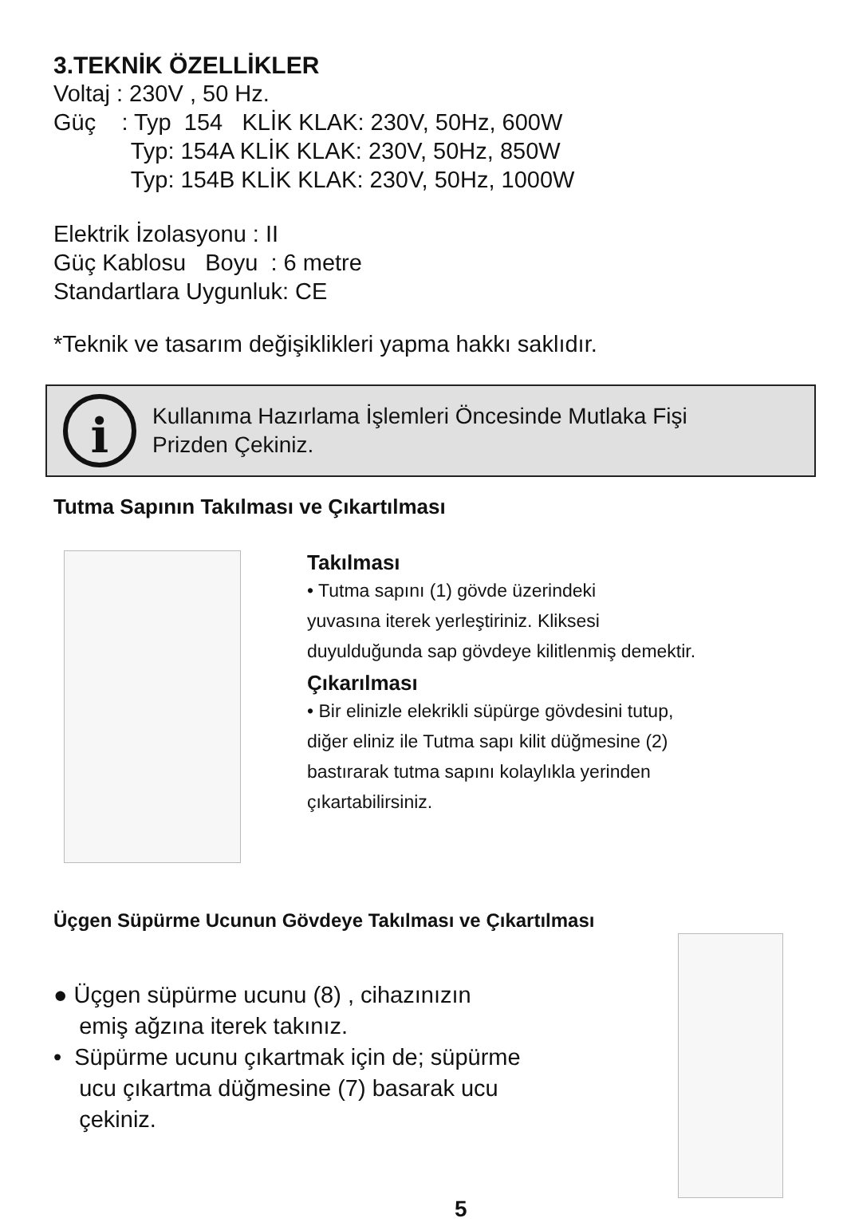3.TEKNİK ÖZELLİKLER
Voltaj : 230V , 50 Hz.
Güç : Typ 154 KLİK KLAK: 230V, 50Hz, 600W
Typ: 154A KLİK KLAK: 230V, 50Hz, 850W
Typ: 154B KLİK KLAK: 230V, 50Hz, 1000W
Elektrik İzolasyonu : II
Güç Kablosu Boyu : 6 metre
Standartlara Uygunluk: CE
*Teknik ve tasarım değişiklikleri yapma hakkı saklıdır.
i
Kullanıma Hazırlama İşlemleri Öncesinde Mutlaka Fişi
Prizden Çekiniz.
Tutma Sapının Takılması ve Çıkartılması
Takılması
• Tutma sapını (1) gövde üzerindeki
yuvasına iterek yerleştiriniz. Kliksesi
duyulduğunda sap gövdeye kilitlenmiş demektir.
Çıkarılması
• Bir elinizle elekrikli süpürge gövdesini tutup,
diğer eliniz ile Tutma sapı kilit düğmesine (2)
bastırarak tutma sapını kolaylıkla yerinden
çıkartabilirsiniz.
Üçgen Süpürme Ucunun Gövdeye Takılması ve Çıkartılması
● Üçgen süpürme ucunu (8) , cihazınızın
emiş ağzına iterek takınız.
• Süpürme ucunu çıkartmak için de; süpürme
ucu çıkartma düğmesine (7) basarak ucu
çekiniz.
5